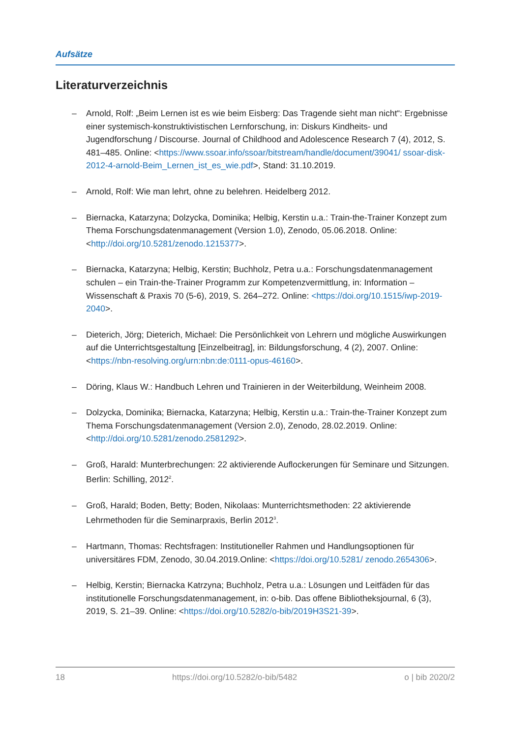Aufsätze
Literaturverzeichnis
– Arnold, Rolf: „Beim Lernen ist es wie beim Eisberg: Das Tragende sieht man nicht“: Ergebnisse einer systemisch-konstruktivistischen Lernforschung, in: Diskurs Kindheits- und Jugendforschung / Discourse. Journal of Childhood and Adolescence Research 7 (4), 2012, S. 481–485. Online: <https://www.ssoar.info/ssoar/bitstream/handle/document/39041/ ssoar-disk-2012-4-arnold-Beim_Lernen_ist_es_wie.pdf>, Stand: 31.10.2019.
– Arnold, Rolf: Wie man lehrt, ohne zu belehren. Heidelberg 2012.
– Biernacka, Katarzyna; Dolzycka, Dominika; Helbig, Kerstin u.a.: Train-the-Trainer Konzept zum Thema Forschungsdatenmanagement (Version 1.0), Zenodo, 05.06.2018. Online: <http://doi.org/10.5281/zenodo.1215377>.
– Biernacka, Katarzyna; Helbig, Kerstin; Buchholz, Petra u.a.: Forschungsdatenmanagement schulen – ein Train-the-Trainer Programm zur Kompetenzvermittlung, in: Information – Wissenschaft & Praxis 70 (5-6), 2019, S. 264–272. Online: <https://doi.org/10.1515/iwp-2019-2040>.
– Dieterich, Jörg; Dieterich, Michael: Die Persönlichkeit von Lehrern und mögliche Auswirkungen auf die Unterrichtsgestaltung [Einzelbeitrag], in: Bildungsforschung, 4 (2), 2007. Online: <https://nbn-resolving.org/urn:nbn:de:0111-opus-46160>.
– Döring, Klaus W.: Handbuch Lehren und Trainieren in der Weiterbildung, Weinheim 2008.
– Dolzycka, Dominika; Biernacka, Katarzyna; Helbig, Kerstin u.a.: Train-the-Trainer Konzept zum Thema Forschungsdatenmanagement (Version 2.0), Zenodo, 28.02.2019. Online: <http://doi.org/10.5281/zenodo.2581292>.
– Groß, Harald: Munterbrechungen: 22 aktivierende Auflockerungen für Seminare und Sitzungen. Berlin: Schilling, 2012<sup>2</sup>.
– Groß, Harald; Boden, Betty; Boden, Nikolaas: Munterrichtsmethoden: 22 aktivierende Lehrmethoden für die Seminarpraxis, Berlin 2012<sup>3</sup>.
– Hartmann, Thomas: Rechtsfragen: Institutioneller Rahmen und Handlungsoptionen für universitäres FDM, Zenodo, 30.04.2019.Online: <https://doi.org/10.5281/ zenodo.2654306>.
– Helbig, Kerstin; Biernacka Katrzyna; Buchholz, Petra u.a.: Lösungen und Leitfäden für das institutionelle Forschungsdatenmanagement, in: o-bib. Das offene Bibliotheksjournal, 6 (3), 2019, S. 21–39. Online: <https://doi.org/10.5282/o-bib/2019H3S21-39>.
18 https://doi.org/10.5282/o-bib/5482 o | bib 2020/2